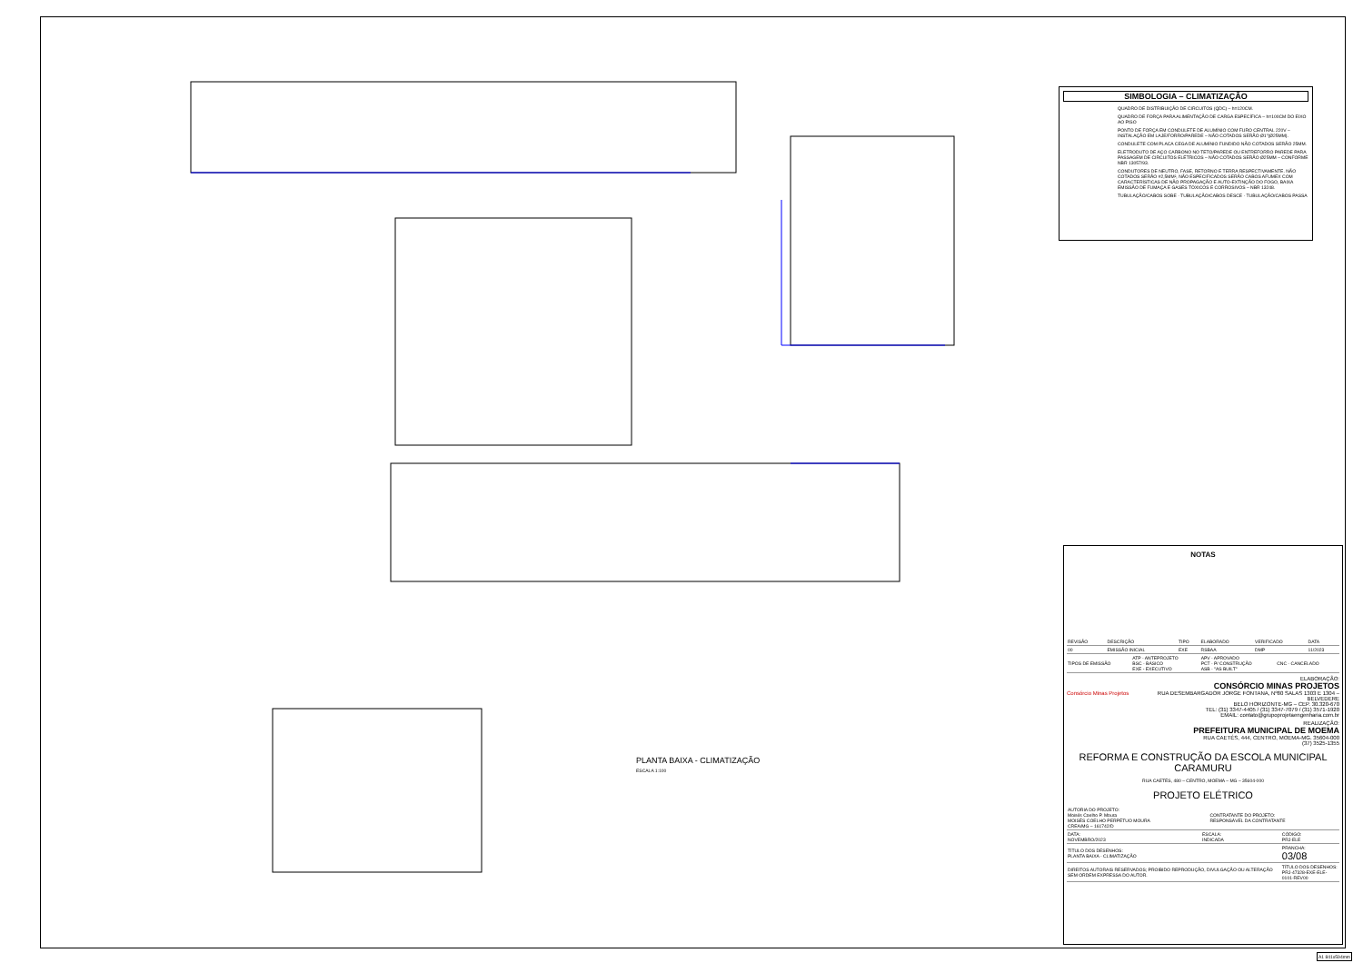SIMBOLOGIA – CLIMATIZAÇÃO
QUADRO DE DISTRIBUIÇÃO DE CIRCUITOS (QDC) – h=120CM.
QUADRO DE FORÇA PARA ALIMENTAÇÃO DE CARGA ESPECÍFICA – h=100CM DO EIXO AO PISO
PONTO DE FORÇA EM CONDULETE DE ALUMÍNIO COM FURO CENTRAL 220V – INSTALAÇÃO EM LAJE/FORRO/PAREDE – NÃO COTADOS SERÃO Ø1"(Ø25MM).
CONDULETE COM PLACA CEGA DE ALUMÍNIO FUNDIDO NÃO COTADOS SERÃO 25MM.
ELETRODUTO DE AÇO CARBONO NO TETO/PAREDE OU ENTREFORRO PAREDE PARA PASSAGEM DE CIRCUITOS ELÉTRICOS – NÃO COTADOS SERÃO Ø25MM – CONFORME NBR 13057/93.
CONDUTORES DE NEUTRO, FASE, RETORNO E TERRA RESPECTIVAMENTE. NÃO COTADOS SERÃO #2,5MM², NÃO ESPECIFICADOS SERÃO CABOS AFUMEX COM CARACTERÍSTICAS DE NÃO PROPAGAÇÃO E AUTO-EXTINÇÃO DO FOGO, BAIXA EMISSÃO DE FUMAÇA E GASES TÓXICOS E CORROSIVOS – NBR 13248.
TUBULAÇÃO/CABOS SOBE · TUBULAÇÃO/CABOS DESCE · TUBULAÇÃO/CABOS PASSA
PLANTA BAIXA - CLIMATIZAÇÃO
ESCALA 1:100
NOTAS
| REVISÃO | DESCRIÇÃO | TIPO | ELABORADO | VERIFICADO | DATA |
| --- | --- | --- | --- | --- | --- |
| 00 | EMISSÃO INICIAL | EXE | RSBAA | DMP | 11/2023 |
| TIPOS DE EMISSÃO | ATP - ANTEPROJETO BSC - BÁSICO EXE - EXECUTIVO | APV - APROVADO PCT - P/ CONSTRUÇÃO ASB - "AS BUILT" | CNC - CANCELADO |
ELABORAÇÃO:
CONSÓRCIO MINAS PROJETOS
Consórcio Minas Projetos RUA DESEMBARGADOR JORGE FONTANA, Nº80 SALAS 1303 E 1304 – BELVEDERE
BELO HORIZONTE-MG – CEP. 30.320-670
TEL: (31) 3347-4405 / (31) 3347-7079 / (31) 3571-1920
EMAIL: contato@grupoprojetaengenharia.com.br
REALIZAÇÃO:
PREFEITURA MUNICIPAL DE MOEMA
RUA CAETÉS, 444, CENTRO, MOEMA-MG. 35604-000
(37) 3525-1355
REFORMA E CONSTRUÇÃO DA ESCOLA MUNICIPAL CARAMURU
RUA CAETÉS, 480 – CENTRO, MOEMA – MG – 35604-000
PROJETO ELÉTRICO
| AUTORIA DO PROJETO: Moisés Coelho P. Moura MOISÉS COELHO PERPÉTUO MOURA CREA/MG – 161742/D | CONTRATANTE DO PROJETO: RESPONSÁVEL DA CONTRATANTE |
| DATA: NOVEMBRO/2023 | ESCALA: INDICADA | CÓDIGO: PRJ-ELE |
| TÍTULO DOS DESENHOS: PLANTA BAIXA - CLIMATIZAÇÃO | | PRANCHA: 03/08 |
| DIREITOS AUTORAIS RESERVADOS; PROIBIDO REPRODUÇÃO, DIVULGAÇÃO OU ALTERAÇÃO SEM ORDEM EXPRESSA DO AUTOR. | | TÍTULO DOS DESENHOS: PRJ-47328-EXE-ELE-0101-REV00 |
A1 841x594mm